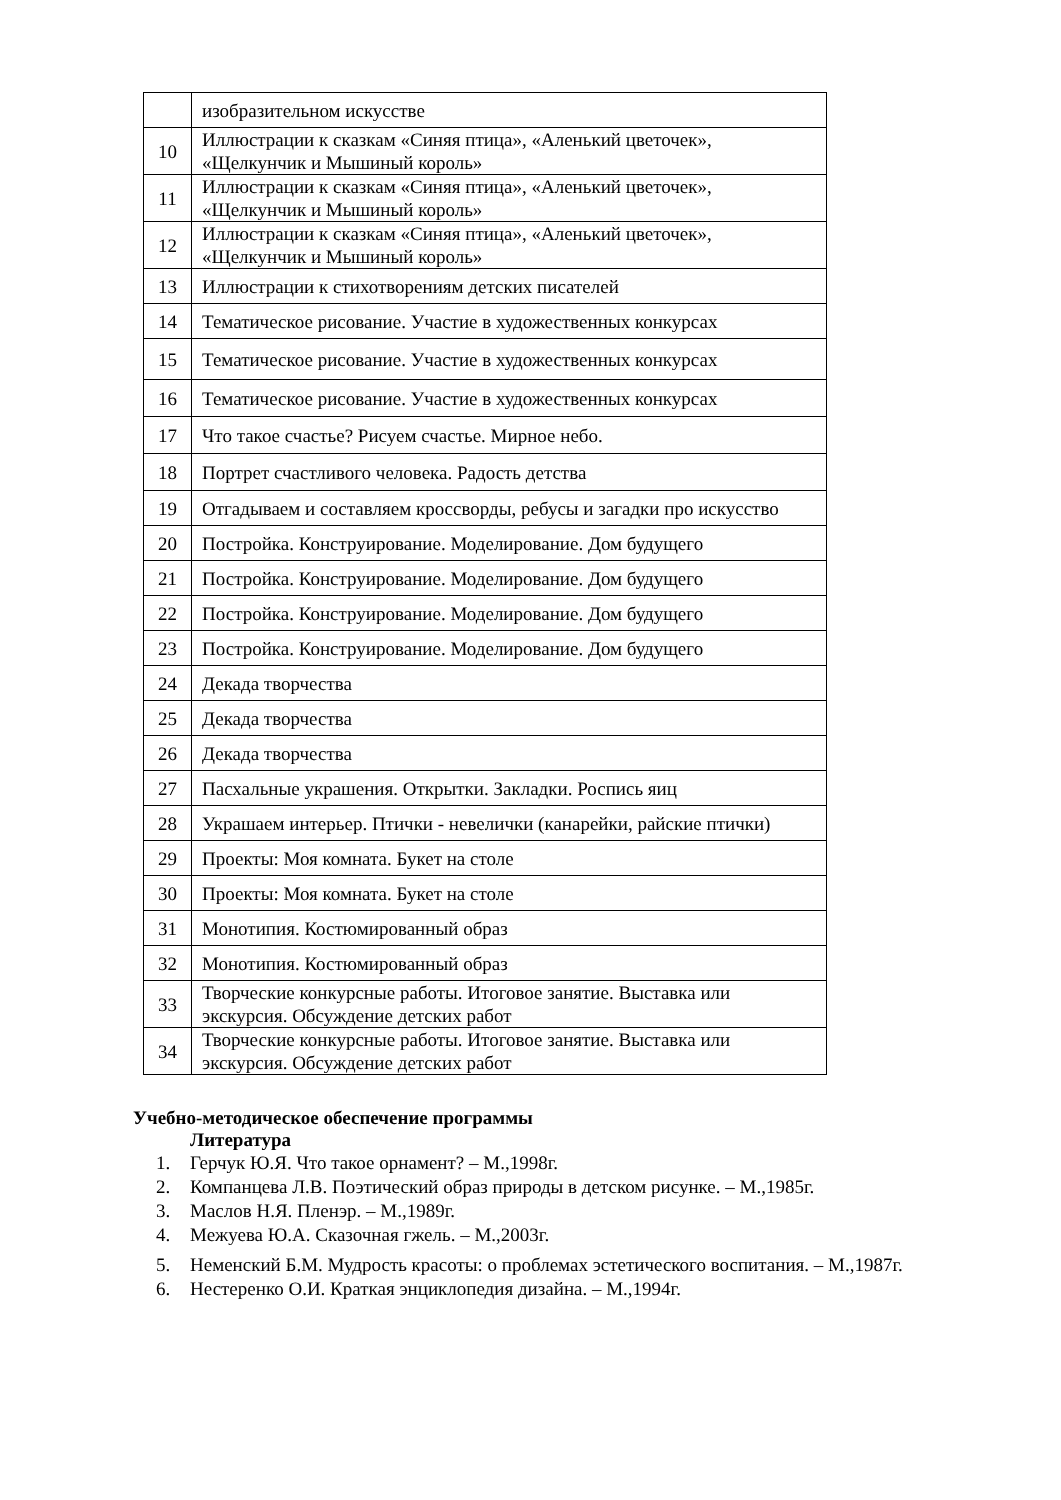| | изобразительном искусстве |
| 10 | Иллюстрации к сказкам «Синяя птица», «Аленький цветочек», «Щелкунчик и Мышиный король» |
| 11 | Иллюстрации к сказкам «Синяя птица», «Аленький цветочек», «Щелкунчик и Мышиный король» |
| 12 | Иллюстрации к сказкам «Синяя птица», «Аленький цветочек», «Щелкунчик и Мышиный король» |
| 13 | Иллюстрации к стихотворениям детских писателей |
| 14 | Тематическое рисование. Участие в художественных конкурсах |
| 15 | Тематическое рисование. Участие в художественных конкурсах |
| 16 | Тематическое рисование. Участие в художественных конкурсах |
| 17 | Что такое счастье? Рисуем счастье. Мирное небо. |
| 18 | Портрет счастливого человека. Радость детства |
| 19 | Отгадываем и составляем кроссворды, ребусы и загадки про искусство |
| 20 | Постройка. Конструирование. Моделирование. Дом будущего |
| 21 | Постройка. Конструирование. Моделирование. Дом будущего |
| 22 | Постройка. Конструирование. Моделирование. Дом будущего |
| 23 | Постройка. Конструирование. Моделирование. Дом будущего |
| 24 | Декада творчества |
| 25 | Декада творчества |
| 26 | Декада творчества |
| 27 | Пасхальные украшения. Открытки. Закладки. Роспись яиц |
| 28 | Украшаем интерьер. Птички - невелички (канарейки, райские птички) |
| 29 | Проекты: Моя комната. Букет на столе |
| 30 | Проекты: Моя комната. Букет на столе |
| 31 | Монотипия. Костюмированный образ |
| 32 | Монотипия. Костюмированный образ |
| 33 | Творческие конкурсные работы. Итоговое занятие. Выставка или экскурсия. Обсуждение детских работ |
| 34 | Творческие конкурсные работы. Итоговое занятие. Выставка или экскурсия. Обсуждение детских работ |
Учебно-методическое обеспечение программы
Литература
1. Герчук Ю.Я. Что такое орнамент? – М.,1998г.
2. Компанцева Л.В. Поэтический образ природы в детском рисунке. – М.,1985г.
3. Маслов Н.Я. Пленэр. – М.,1989г.
4. Межуева Ю.А. Сказочная гжель. – М.,2003г.
5. Неменский Б.М. Мудрость красоты: о проблемах эстетического воспитания. – М.,1987г.
6. Нестеренко О.И. Краткая энциклопедия дизайна. – М.,1994г.